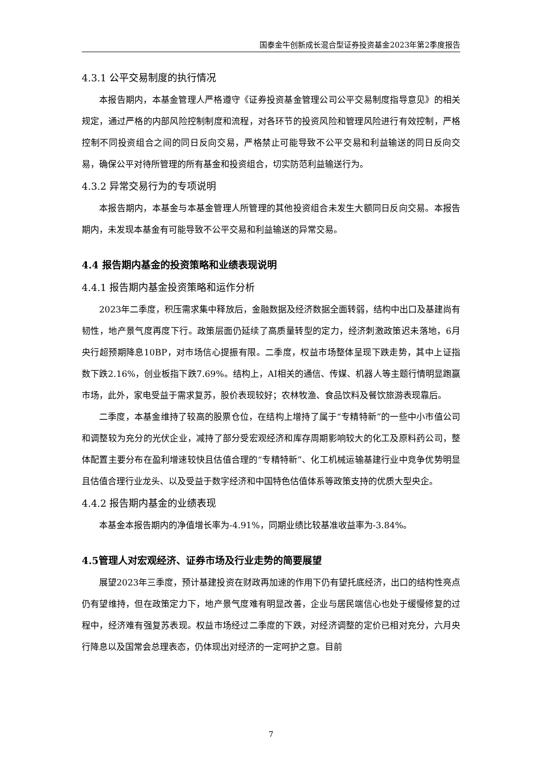国泰金牛创新成长混合型证券投资基金2023年第2季度报告
4.3.1 公平交易制度的执行情况
本报告期内，本基金管理人严格遵守《证券投资基金管理公司公平交易制度指导意见》的相关规定，通过严格的内部风险控制制度和流程，对各环节的投资风险和管理风险进行有效控制，严格控制不同投资组合之间的同日反向交易，严格禁止可能导致不公平交易和利益输送的同日反向交易，确保公平对待所管理的所有基金和投资组合，切实防范利益输送行为。
4.3.2 异常交易行为的专项说明
本报告期内，本基金与本基金管理人所管理的其他投资组合未发生大额同日反向交易。本报告期内，未发现本基金有可能导致不公平交易和利益输送的异常交易。
4.4 报告期内基金的投资策略和业绩表现说明
4.4.1 报告期内基金投资策略和运作分析
2023年二季度，积压需求集中释放后，金融数据及经济数据全面转弱，结构中出口及基建尚有韧性，地产景气度再度下行。政策层面仍延续了高质量转型的定力，经济刺激政策迟未落地，6月央行超预期降息10BP，对市场信心提振有限。二季度，权益市场整体呈现下跌走势，其中上证指数下跌2.16%，创业板指下跌7.69%。结构上，AI相关的通信、传媒、机器人等主题行情明显跑赢市场，此外，家电受益于需求复苏，股价表现较好；农林牧渔、食品饮料及餐饮旅游表现靠后。
二季度，本基金维持了较高的股票仓位，在结构上增持了属于“专精特新”的一些中小市值公司和调整较为充分的光伏企业，减持了部分受宏观经济和库存周期影响较大的化工及原料药公司，整体配置主要分布在盈利增速较快且估值合理的“专精特新”、化工机械运输基建行业中竞争优势明显且估值合理行业龙头、以及受益于数字经济和中国特色估值体系等政策支持的优质大型央企。
4.4.2 报告期内基金的业绩表现
本基金本报告期内的净值增长率为-4.91%，同期业绩比较基准收益率为-3.84%。
4.5管理人对宏观经济、证券市场及行业走势的简要展望
展望2023年三季度，预计基建投资在财政再加速的作用下仍有望托底经济，出口的结构性亮点仍有望维持，但在政策定力下，地产景气度难有明显改善，企业与居民端信心也处于缓慢修复的过程中，经济难有强复苏表现。权益市场经过二季度的下跌，对经济调整的定价已相对充分，六月央行降息以及国常会总理表态，仍体现出对经济的一定呵护之意。目前
7